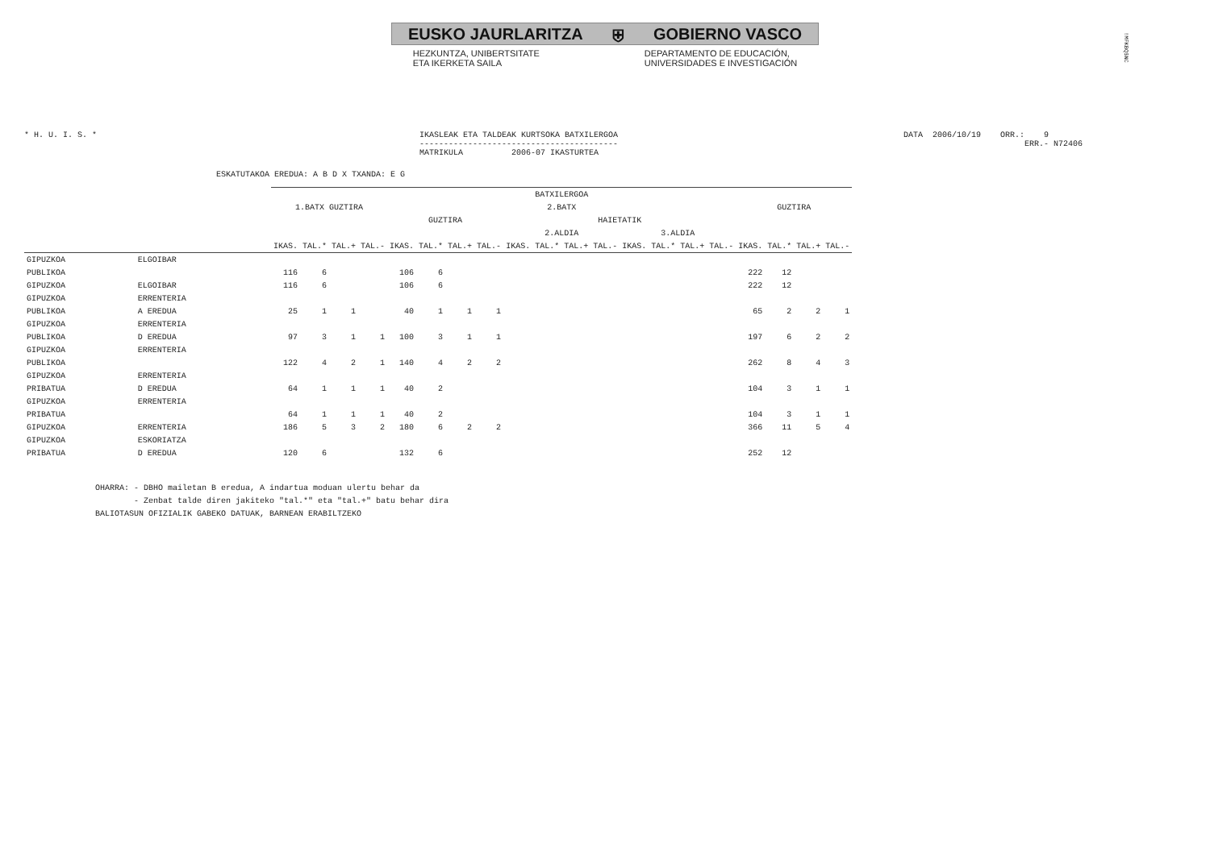!MFKBQ$NC
EUSKO JAURLARITZA ⛨ GOBIERNO VASCO
HEZKUNTZA, UNIBERTSITATE
ETA IKERKETA SAILA
DEPARTAMENTO DE EDUCACIÓN,
UNIVERSIDADES E INVESTIGACIÓN
* H. U. I. S. *
IKASLEAK ETA TALDEAK KURTSOKA BATXILERGOA ----------------------------------------- MATRIKULA 2006-07 IKASTURTEA
DATA 2006/10/19 ORR.: 9 ERR.- N72406
ESKATUTAKOA EREDUA: A B D X TXANDA: E G
| | | BATXILERGOA | | | | | | | | | | | | | | | | | | | |
| --- | --- | --- | --- | --- | --- | --- | --- | --- | --- | --- | --- | --- | --- | --- | --- | --- | --- | --- | --- | --- | --- |
| | | 1.BATX GUZTIRA | | | | 2.BATX | | | | | | | | | | | | GUZTIRA | | | |
| | | | | | | GUZTIRA | | | | HAIETATIK | | | | | | | | | | | |
| | | | | | | | | | | 2.ALDIA | | | | 3.ALDIA | | | | | | | |
| | | IKAS. | TAL.* | TAL.+ | TAL.- | IKAS. | TAL.* | TAL.+ | TAL.- | IKAS. | TAL.* | TAL.+ | TAL.- | IKAS. | TAL.* | TAL.+ | TAL.- | IKAS. | TAL.* | TAL.+ | TAL.- |
| GIPUZKOA | ELGOIBAR | | | | | | | | | | | | | | | | | | | | |
| PUBLIKOA | | 116 | 6 | | | 106 | 6 | | | | | | | | | | | 222 | 12 | | |
| GIPUZKOA | ELGOIBAR | 116 | 6 | | | 106 | 6 | | | | | | | | | | | 222 | 12 | | |
| GIPUZKOA | ERRENTERIA | | | | | | | | | | | | | | | | | | | | |
| PUBLIKOA | A EREDUA | 25 | 1 | 1 | | 40 | 1 | 1 | 1 | | | | | | | | | 65 | 2 | 2 | 1 |
| GIPUZKOA | ERRENTERIA | | | | | | | | | | | | | | | | | | | | |
| PUBLIKOA | D EREDUA | 97 | 3 | 1 | 1 | 100 | 3 | 1 | 1 | | | | | | | | | 197 | 6 | 2 | 2 |
| GIPUZKOA | ERRENTERIA | | | | | | | | | | | | | | | | | | | | |
| PUBLIKOA | | 122 | 4 | 2 | 1 | 140 | 4 | 2 | 2 | | | | | | | | | 262 | 8 | 4 | 3 |
| GIPUZKOA | ERRENTERIA | | | | | | | | | | | | | | | | | | | | |
| PRIBATUA | D EREDUA | 64 | 1 | 1 | 1 | 40 | 2 | | | | | | | | | | | 104 | 3 | 1 | 1 |
| GIPUZKOA | ERRENTERIA | | | | | | | | | | | | | | | | | | | | |
| PRIBATUA | | 64 | 1 | 1 | 1 | 40 | 2 | | | | | | | | | | | 104 | 3 | 1 | 1 |
| GIPUZKOA | ERRENTERIA | 186 | 5 | 3 | 2 | 180 | 6 | 2 | 2 | | | | | | | | | 366 | 11 | 5 | 4 |
| GIPUZKOA | ESKORIATZA | | | | | | | | | | | | | | | | | | | | |
| PRIBATUA | D EREDUA | 120 | 6 | | | 132 | 6 | | | | | | | | | | | 252 | 12 | | |
OHARRA: - DBHO mailetan B eredua, A indartua moduan ulertu behar da - Zenbat talde diren jakiteko "tal.*" eta "tal.+" batu behar dira BALIOTASUN OFIZIALIK GABEKO DATUAK, BARNEAN ERABILTZEKO